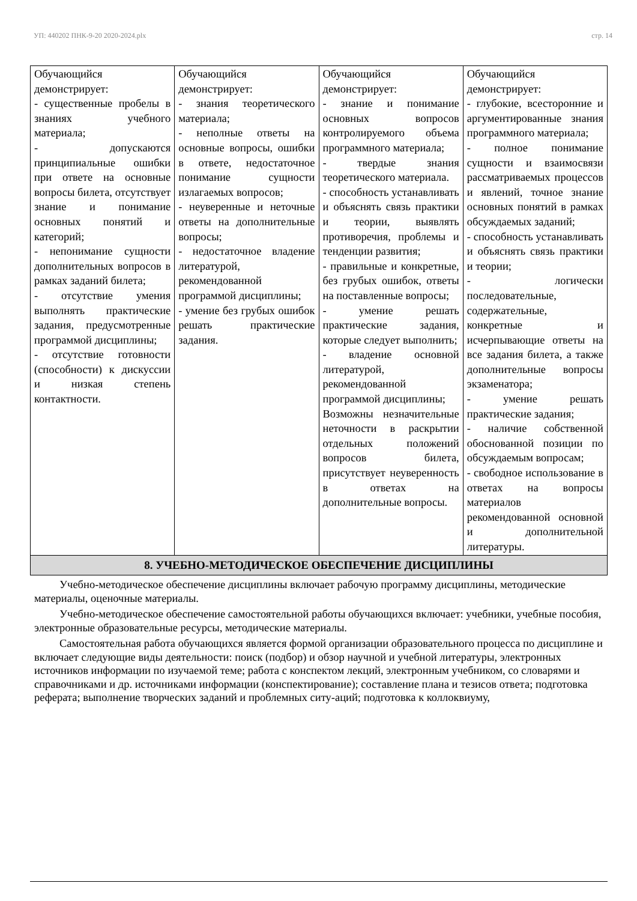УП: 440202 ПНК-9-20 2020-2024.plx стр. 14
| Обучающийся демонстрирует: - существенные пробелы в знаниях учебного материала; - допускаются принципиальные ошибки при ответе на основные вопросы билета, отсутствует знание и понимание основных понятий и категорий; - непонимание сущности дополнительных вопросов в рамках заданий билета; - отсутствие умения выполнять практические задания, предусмотренные программой дисциплины; - отсутствие готовности (способности) к дискуссии и низкая степень контактности. | Обучающийся демонстрирует: - знания теоретического материала; - неполные ответы на основные вопросы, ошибки в ответе, недостаточное понимание сущности излагаемых вопросов; - неуверенные и неточные ответы на дополнительные вопросы; - недостаточное владение литературой, рекомендованной программой дисциплины; - умение без грубых ошибок решать практические задания. | Обучающийся демонстрирует: - знание и понимание основных вопросов контролируемого объема программного материала; - твердые знания теоретического материала. - способность устанавливать и объяснять связь практики и теории, выявлять противоречия, проблемы и тенденции развития; - правильные и конкретные, без грубых ошибок, ответы на поставленные вопросы; - умение решать практические задания, которые следует выполнить; - владение основной литературой, рекомендованной программой дисциплины; Возможны незначительные неточности в раскрытии отдельных положений вопросов билета, присутствует неуверенность в ответах на дополнительные вопросы. | Обучающийся демонстрирует: - глубокие, всесторонние и аргументированные знания программного материала; - полное понимание сущности и взаимосвязи рассматриваемых процессов и явлений, точное знание основных понятий в рамках обсуждаемых заданий; - способность устанавливать и объяснять связь практики и теории; - логически последовательные, содержательные, конкретные и исчерпывающие ответы на все задания билета, а также дополнительные вопросы экзаменатора; - умение решать практические задания; - наличие собственной обоснованной позиции по обсуждаемым вопросам; - свободное использование в ответах на вопросы материалов рекомендованной основной и дополнительной литературы. |
| 8. УЧЕБНО-МЕТОДИЧЕСКОЕ ОБЕСПЕЧЕНИЕ ДИСЦИПЛИНЫ | | | |
Учебно-методическое обеспечение дисциплины включает рабочую программу дисциплины, методические материалы, оценочные материалы.
Учебно-методическое обеспечение самостоятельной работы обучающихся включает: учебники, учебные пособия, электронные образовательные ресурсы, методические материалы.
Самостоятельная работа обучающихся является формой организации образовательного процесса по дисциплине и включает следующие виды деятельности: поиск (подбор) и обзор научной и учебной литературы, электронных источников информации по изучаемой теме; работа с конспектом лекций, электронным учебником, со словарями и справочниками и др. источниками информации (конспектирование); составление плана и тезисов ответа; подготовка реферата; выполнение творческих заданий и проблемных ситу-аций; подготовка к коллоквиуму,